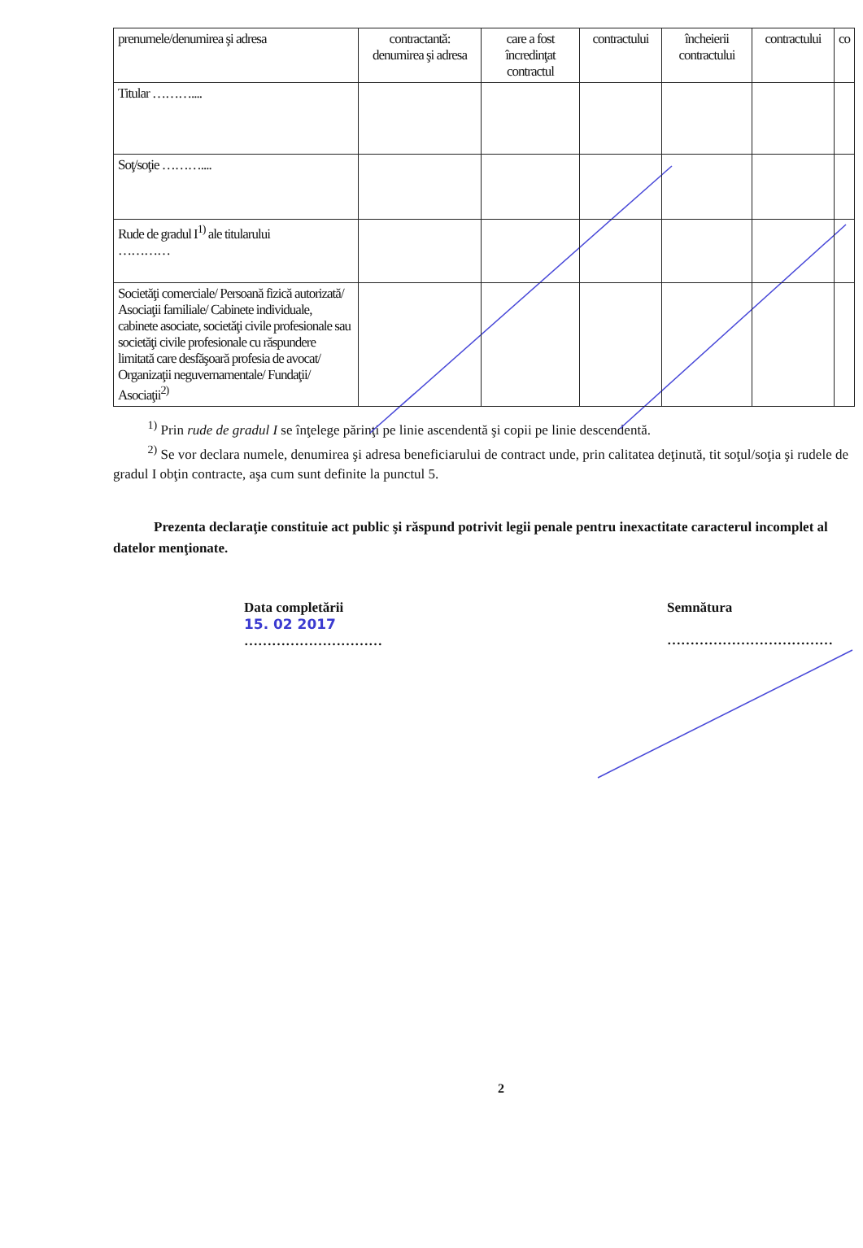| prenumele/denumirea şi adresa | contractantă: denumirea şi adresa | care a fost încredinţat contractul | contractului | încheierii contractului | contractului | co |
| Titular ……….... | | | | | | |
| Soţ/soţie ……….... | | | | | | |
| Rude de gradul I<sup>1)</sup> ale titularului ………… | | | | | | |
| Societăţi comerciale/ Persoană fizică autorizată/ Asociaţii familiale/ Cabinete individuale, cabinete asociate, societăţi civile profesionale sau societăţi civile profesionale cu răspundere limitată care desfăşoară profesia de avocat/ Organizaţii neguvernamentale/ Fundaţii/ Asociaţii<sup>2)</sup> | | | | | | |
<sup>1)</sup> Prin rude de gradul I se înţelege părinţi pe linie ascendentă şi copii pe linie descendentă.
<sup>2)</sup> Se vor declara numele, denumirea şi adresa beneficiarului de contract unde, prin calitatea deţinută, tit soţul/soţia şi rudele de gradul I obţin contracte, aşa cum sunt definite la punctul 5.
Prezenta declaraţie constituie act public şi răspund potrivit legii penale pentru inexactitate caracterul incomplet al datelor menţionate.
Data completării
15. 02 2017
…………………………
Semnătura
………………………………
2